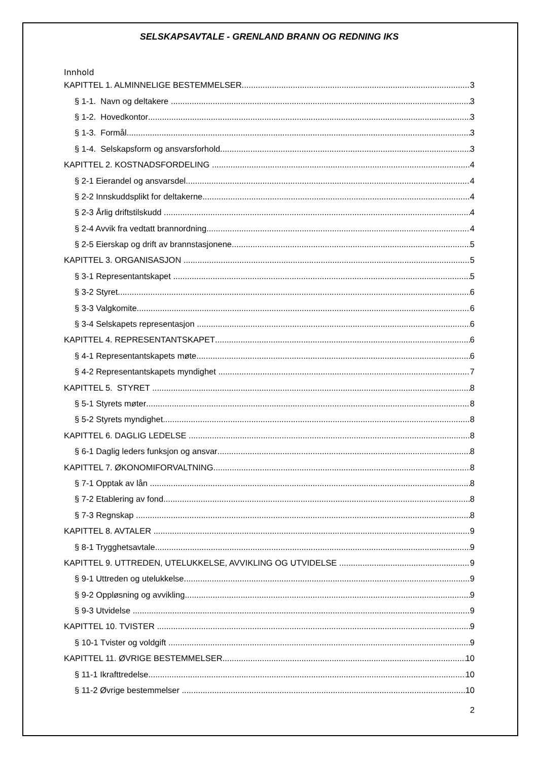SELSKAPSAVTALE - GRENLAND BRANN OG REDNING IKS
Innhold
KAPITTEL 1. ALMINNELIGE BESTEMMELSER 3
§ 1-1. Navn og deltakere 3
§ 1-2. Hovedkontor 3
§ 1-3. Formål 3
§ 1-4. Selskapsform og ansvarsforhold 3
KAPITTEL 2. KOSTNADSFORDELING 4
§ 2-1 Eierandel og ansvarsdel 4
§ 2-2 Innskuddsplikt for deltakerne 4
§ 2-3 Årlig driftstilskudd 4
§ 2-4 Avvik fra vedtatt brannordning 4
§ 2-5 Eierskap og drift av brannstasjonene 5
KAPITTEL 3. ORGANISASJON 5
§ 3-1 Representantskapet 5
§ 3-2 Styret 6
§ 3-3 Valgkomite 6
§ 3-4 Selskapets representasjon 6
KAPITTEL 4. REPRESENTANTSKAPET 6
§ 4-1 Representantskapets møte 6
§ 4-2 Representantskapets myndighet 7
KAPITTEL 5. STYRET 8
§ 5-1 Styrets møter 8
§ 5-2 Styrets myndighet 8
KAPITTEL 6. DAGLIG LEDELSE 8
§ 6-1 Daglig leders funksjon og ansvar 8
KAPITTEL 7. ØKONOMIFORVALTNING 8
§ 7-1 Opptak av lån 8
§ 7-2 Etablering av fond 8
§ 7-3 Regnskap 8
KAPITTEL 8. AVTALER 9
§ 8-1 Trygghetsavtale 9
KAPITTEL 9. UTTREDEN, UTELUKKELSE, AVVIKLING OG UTVIDELSE 9
§ 9-1 Uttreden og utelukkelse 9
§ 9-2 Oppløsning og avvikling 9
§ 9-3 Utvidelse 9
KAPITTEL 10. TVISTER 9
§ 10-1 Tvister og voldgift 9
KAPITTEL 11. ØVRIGE BESTEMMELSER 10
§ 11-1 Ikrafttredelse 10
§ 11-2 Øvrige bestemmelser 10
2